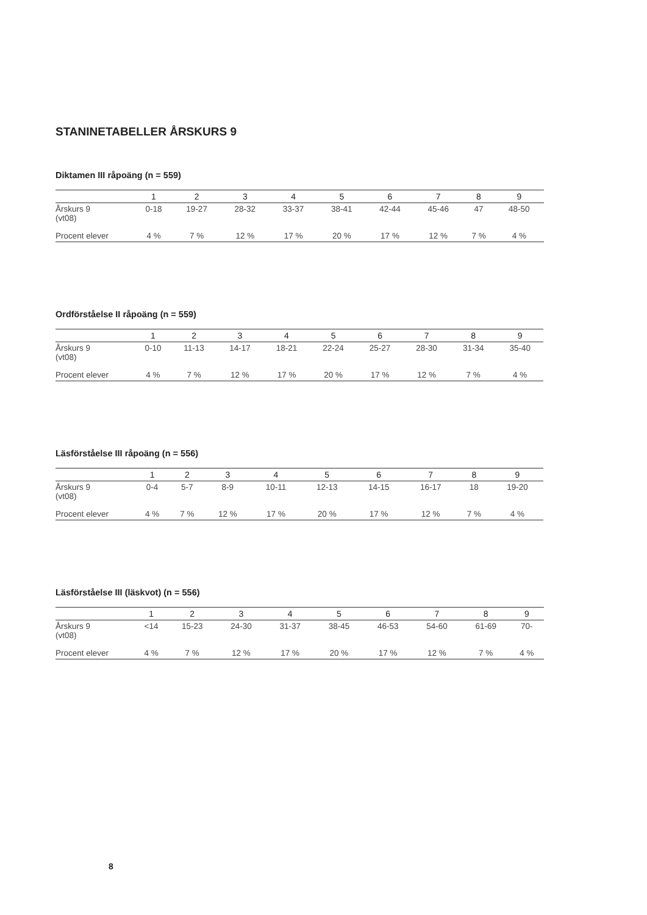STANINETABELLER ÅRSKURS 9
Diktamen III råpoäng (n = 559)
| | 1 | 2 | 3 | 4 | 5 | 6 | 7 | 8 | 9 | |
| --- | --- | --- | --- | --- | --- | --- | --- | --- | --- | --- |
| Årskurs 9 (vt08) | 0-18 | 19-27 | 28-32 | 33-37 | 38-41 | 42-44 | 45-46 | 47 | 48-50 | |
| Procent elever | 4 % | 7 % | 12 % | 17 % | 20 % | 17 % | 12 % | 7 % | 4 % | |
Ordförståelse II råpoäng (n = 559)
| | 1 | 2 | 3 | 4 | 5 | 6 | 7 | 8 | 9 | |
| --- | --- | --- | --- | --- | --- | --- | --- | --- | --- | --- |
| Årskurs 9 (vt08) | 0-10 | 11-13 | 14-17 | 18-21 | 22-24 | 25-27 | 28-30 | 31-34 | 35-40 | |
| Procent elever | 4 % | 7 % | 12 % | 17 % | 20 % | 17 % | 12 % | 7 % | 4 % | |
Läsförståelse III råpoäng (n = 556)
| | 1 | 2 | 3 | 4 | 5 | 6 | 7 | 8 | 9 | |
| --- | --- | --- | --- | --- | --- | --- | --- | --- | --- | --- |
| Årskurs 9 (vt08) | 0-4 | 5-7 | 8-9 | 10-11 | 12-13 | 14-15 | 16-17 | 18 | 19-20 | |
| Procent elever | 4 % | 7 % | 12 % | 17 % | 20 % | 17 % | 12 % | 7 % | 4 % | |
Läsförståelse III (läskvot) (n = 556)
| | 1 | 2 | 3 | 4 | 5 | 6 | 7 | 8 | 9 | |
| --- | --- | --- | --- | --- | --- | --- | --- | --- | --- | --- |
| Årskurs 9 (vt08) | <14 | 15-23 | 24-30 | 31-37 | 38-45 | 46-53 | 54-60 | 61-69 | 70- | |
| Procent elever | 4 % | 7 % | 12 % | 17 % | 20 % | 17 % | 12 % | 7 % | 4 % | |
8